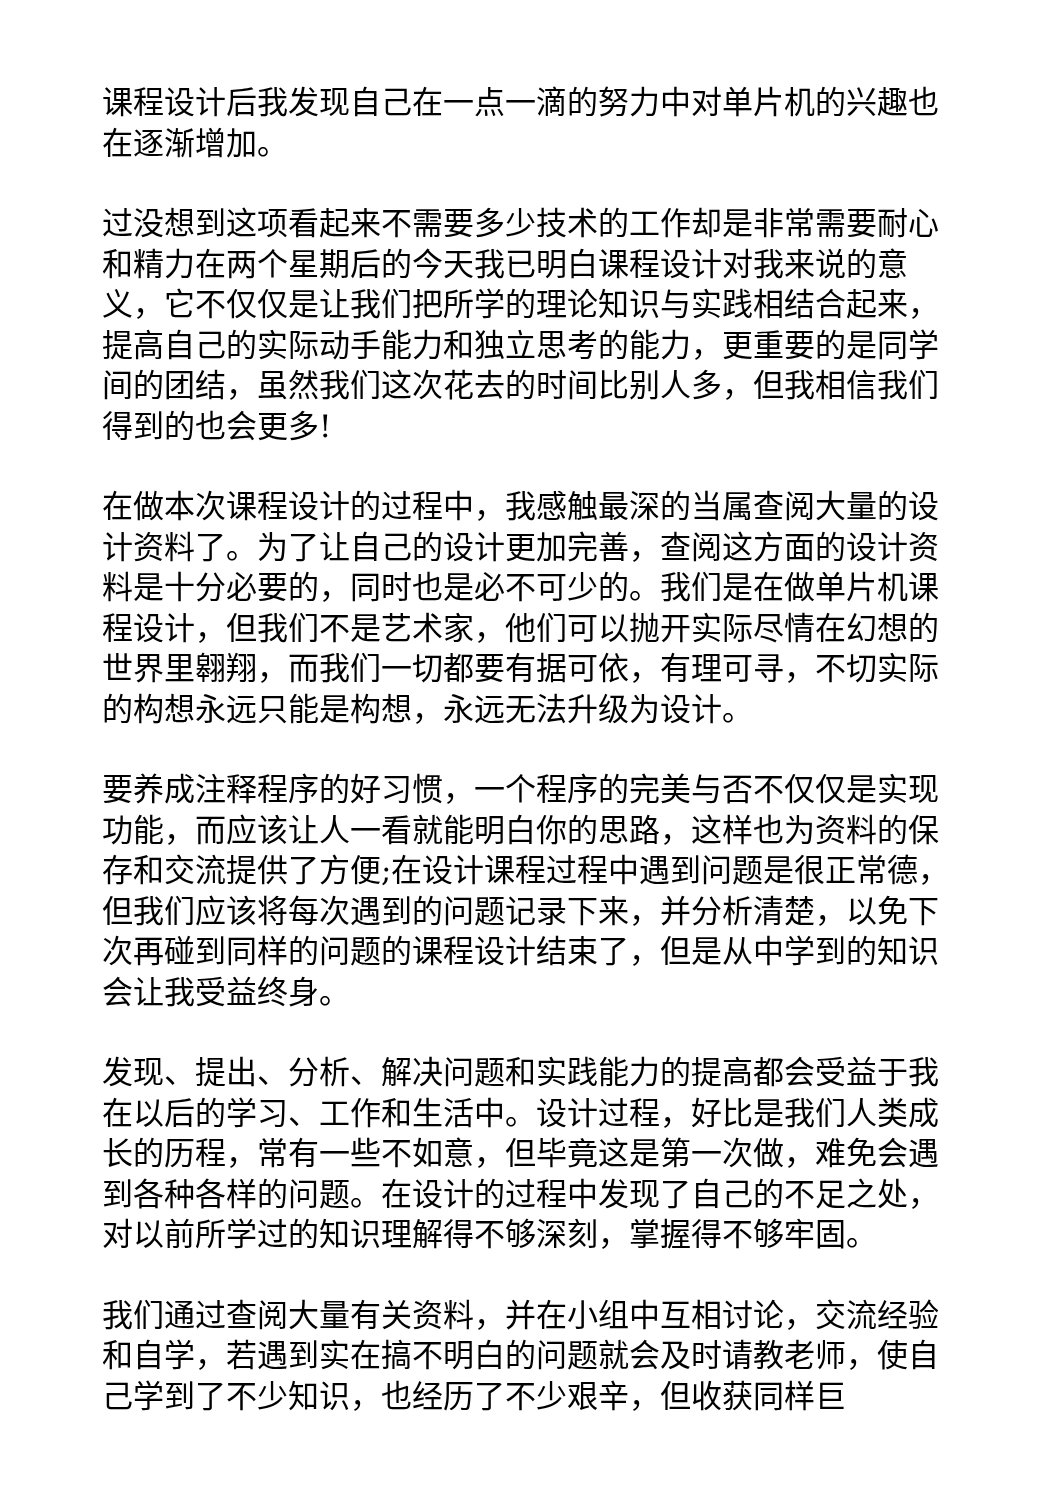课程设计后我发现自己在一点一滴的努力中对单片机的兴趣也在逐渐增加。
过没想到这项看起来不需要多少技术的工作却是非常需要耐心和精力在两个星期后的今天我已明白课程设计对我来说的意义，它不仅仅是让我们把所学的理论知识与实践相结合起来，提高自己的实际动手能力和独立思考的能力，更重要的是同学间的团结，虽然我们这次花去的时间比别人多，但我相信我们得到的也会更多!
在做本次课程设计的过程中，我感触最深的当属查阅大量的设计资料了。为了让自己的设计更加完善，查阅这方面的设计资料是十分必要的，同时也是必不可少的。我们是在做单片机课程设计，但我们不是艺术家，他们可以抛开实际尽情在幻想的世界里翱翔，而我们一切都要有据可依，有理可寻，不切实际的构想永远只能是构想，永远无法升级为设计。
要养成注释程序的好习惯，一个程序的完美与否不仅仅是实现功能，而应该让人一看就能明白你的思路，这样也为资料的保存和交流提供了方便;在设计课程过程中遇到问题是很正常德，但我们应该将每次遇到的问题记录下来，并分析清楚，以免下次再碰到同样的问题的课程设计结束了，但是从中学到的知识会让我受益终身。
发现、提出、分析、解决问题和实践能力的提高都会受益于我在以后的学习、工作和生活中。设计过程，好比是我们人类成长的历程，常有一些不如意，但毕竟这是第一次做，难免会遇到各种各样的问题。在设计的过程中发现了自己的不足之处，对以前所学过的知识理解得不够深刻，掌握得不够牢固。
我们通过查阅大量有关资料，并在小组中互相讨论，交流经验和自学，若遇到实在搞不明白的问题就会及时请教老师，使自己学到了不少知识，也经历了不少艰辛，但收获同样巨